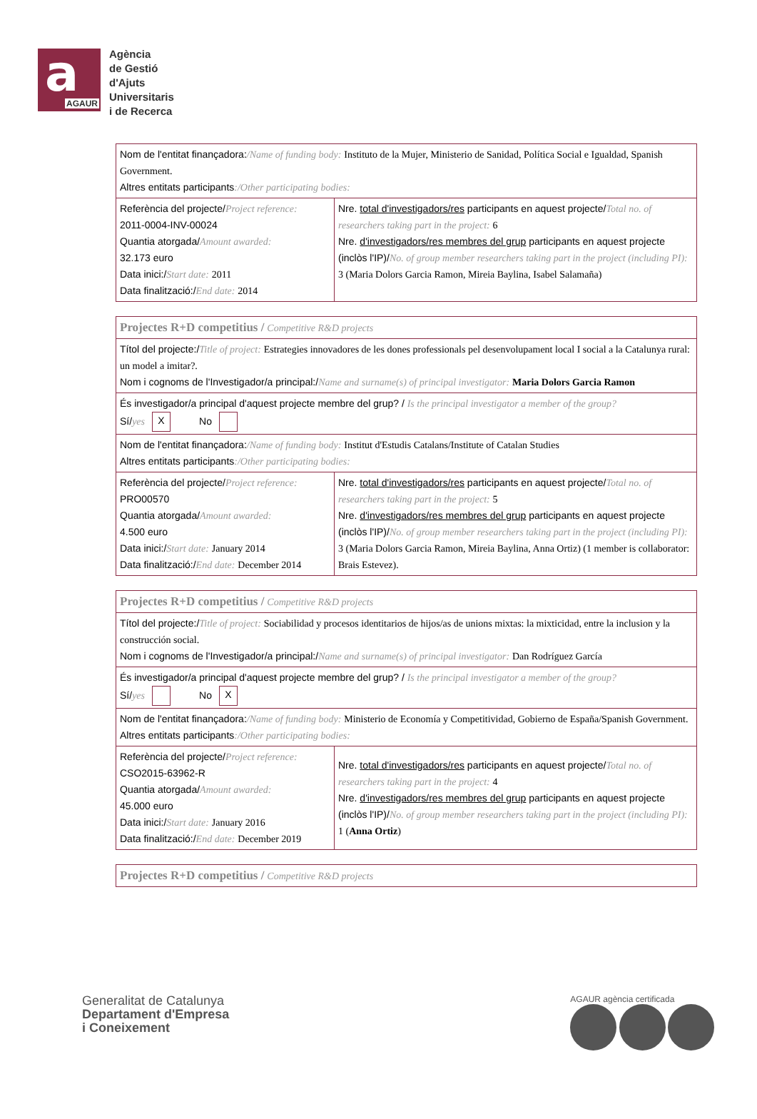a AGAUR
Agència
de Gestió
d'Ajuts
Universitaris
i de Recerca
| Nom de l'entitat finançadora: /Name of funding body: Instituto de la Mujer, Ministerio de Sanidad, Política Social e Igualdad, Spanish Government. Altres entitats participants :/Other participating bodies: | |
| Referència del projecte/ Project reference: 2011-0004-INV-00024 Quantia atorgada/ Amount awarded: 32.173 euro Data inici:/ Start date: 2011 Data finalització:/ End date: 2014 | Nre. total d'investigadors/res participants en aquest projecte/ Total no. of researchers taking part in the project: 6 Nre. d'investigadors/res membres del grup participants en aquest projecte (inclòs l'IP)/ No. of group member researchers taking part in the project (including PI): 3 (Maria Dolors Garcia Ramon, Mireia Baylina, Isabel Salamaña) |
| Projectes R+D competitius / Competitive R&D projects | |
| Títol del projecte:/ Title of project: Estrategies innovadores de les dones professionals pel desenvolupament local I social a la Catalunya rural: un model a imitar?. Nom i cognoms de l'Investigador/a principal:/ Name and surname(s) of principal investigator: Maria Dolors Garcia Ramon | |
| És investigador/a principal d'aquest projecte membre del grup? / Is the principal investigator a member of the group? Sí/ yes X No | |
| Nom de l'entitat finançadora: /Name of funding body: Institut d'Estudis Catalans/Institute of Catalan Studies Altres entitats participants :/Other participating bodies: | |
| Referència del projecte/ Project reference: PRO00570 Quantia atorgada/ Amount awarded: 4.500 euro Data inici:/ Start date: January 2014 Data finalització:/ End date: December 2014 | Nre. total d'investigadors/res participants en aquest projecte/ Total no. of researchers taking part in the project: 5 Nre. d'investigadors/res membres del grup participants en aquest projecte (inclòs l'IP)/ No. of group member researchers taking part in the project (including PI): 3 (Maria Dolors Garcia Ramon, Mireia Baylina, Anna Ortiz) (1 member is collaborator: Brais Estevez). |
| Projectes R+D competitius / Competitive R&D projects | |
| Títol del projecte:/ Title of project: Sociabilidad y procesos identitarios de hijos/as de unions mixtas: la mixticidad, entre la inclusion y la construcción social. Nom i cognoms de l'Investigador/a principal:/ Name and surname(s) of principal investigator: Dan Rodríguez García | |
| És investigador/a principal d'aquest projecte membre del grup? / Is the principal investigator a member of the group? Sí/ yes No X | |
| Nom de l'entitat finançadora: /Name of funding body: Ministerio de Economía y Competitividad, Gobierno de España/Spanish Government. Altres entitats participants :/Other participating bodies: | |
| Referència del projecte/ Project reference: CSO2015-63962-R Quantia atorgada/ Amount awarded: 45.000 euro Data inici:/ Start date: January 2016 Data finalització:/ End date: December 2019 | Nre. total d'investigadors/res participants en aquest projecte/ Total no. of researchers taking part in the project: 4 Nre. d'investigadors/res membres del grup participants en aquest projecte (inclòs l'IP)/ No. of group member researchers taking part in the project (including PI): 1 ( Anna Ortiz ) |
| Projectes R+D competitius / Competitive R&D projects |
Generalitat de Catalunya
Departament d'Empresa
i Coneixement
AGAUR agència certificada